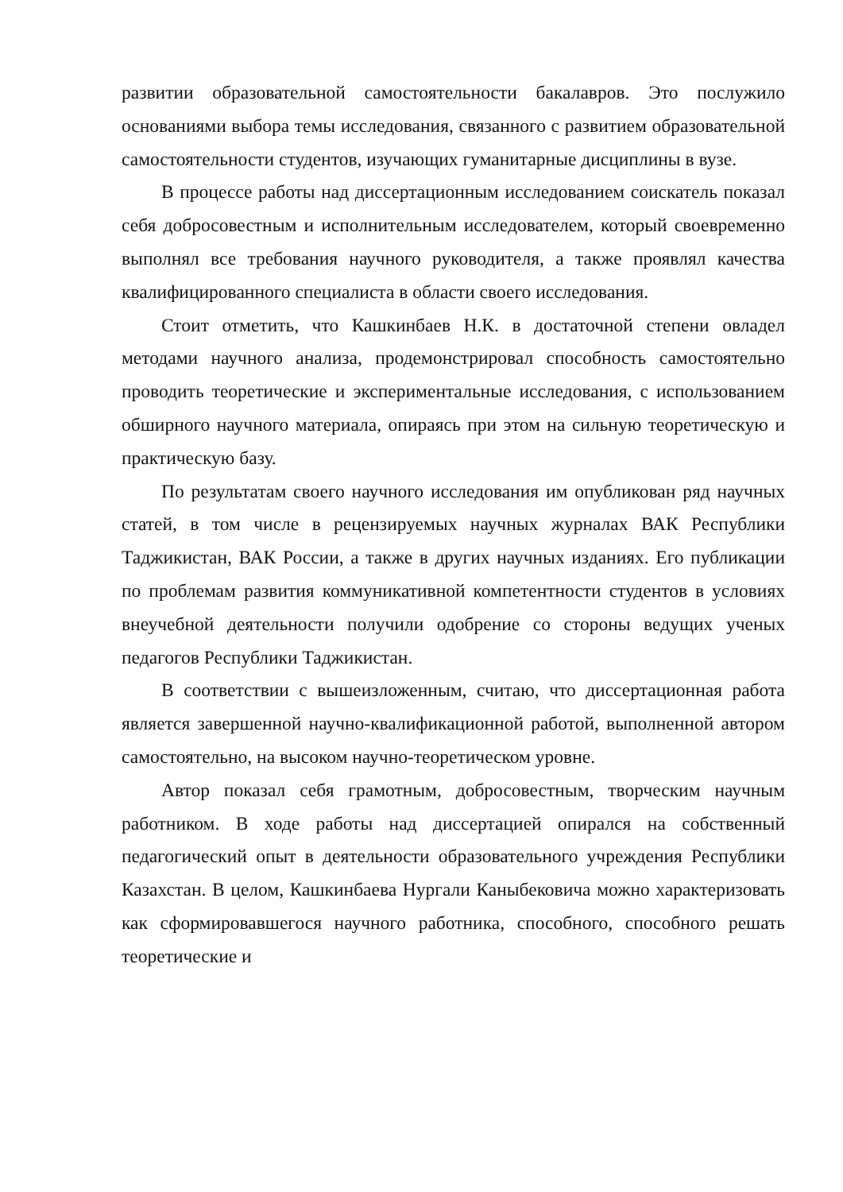развитии образовательной самостоятельности бакалавров. Это послужило основаниями выбора темы исследования, связанного с развитием образовательной самостоятельности студентов, изучающих гуманитарные дисциплины в вузе.
В процессе работы над диссертационным исследованием соискатель показал себя добросовестным и исполнительным исследователем, который своевременно выполнял все требования научного руководителя, а также проявлял качества квалифицированного специалиста в области своего исследования.
Стоит отметить, что Кашкинбаев Н.К. в достаточной степени овладел методами научного анализа, продемонстрировал способность самостоятельно проводить теоретические и экспериментальные исследования, с использованием обширного научного материала, опираясь при этом на сильную теоретическую и практическую базу.
По результатам своего научного исследования им опубликован ряд научных статей, в том числе в рецензируемых научных журналах ВАК Республики Таджикистан, ВАК России, а также в других научных изданиях. Его публикации по проблемам развития коммуникативной компетентности студентов в условиях внеучебной деятельности получили одобрение со стороны ведущих ученых педагогов Республики Таджикистан.
В соответствии с вышеизложенным, считаю, что диссертационная работа является завершенной научно-квалификационной работой, выполненной автором самостоятельно, на высоком научно-теоретическом уровне.
Автор показал себя грамотным, добросовестным, творческим научным работником. В ходе работы над диссертацией опирался на собственный педагогический опыт в деятельности образовательного учреждения Республики Казахстан. В целом, Кашкинбаева Нургали Каныбековича можно характеризовать как сформировавшегося научного работника, способного, способного решать теоретические и